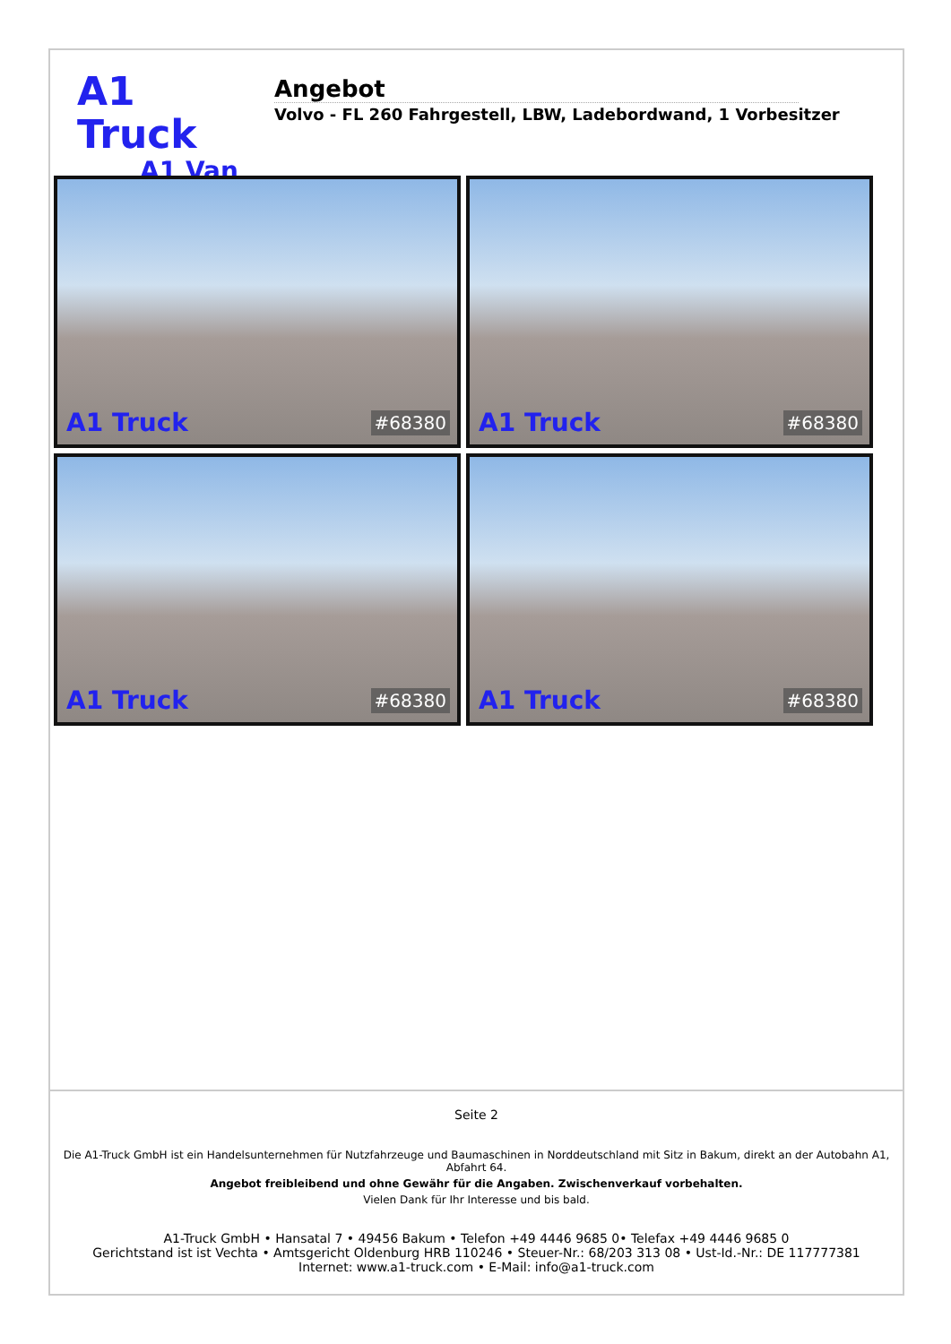A1 Truck
A1 Van
Angebot
Volvo - FL 260 Fahrgestell, LBW, Ladebordwand, 1 Vorbesitzer
A1 Truck #68380
A1 Truck #68380
A1 Truck #68380
A1 Truck #68380
Seite 2
Die A1-Truck GmbH ist ein Handelsunternehmen für Nutzfahrzeuge und Baumaschinen in Norddeutschland mit Sitz in Bakum, direkt an der Autobahn A1, Abfahrt 64.
Angebot freibleibend und ohne Gewähr für die Angaben. Zwischenverkauf vorbehalten.
Vielen Dank für Ihr Interesse und bis bald.
A1-Truck GmbH • Hansatal 7 • 49456 Bakum • Telefon +49 4446 9685 0• Telefax +49 4446 9685 0
Gerichtstand ist ist Vechta • Amtsgericht Oldenburg HRB 110246 • Steuer-Nr.: 68/203 313 08 • Ust-Id.-Nr.: DE 117777381
Internet: www.a1-truck.com • E-Mail: info@a1-truck.com